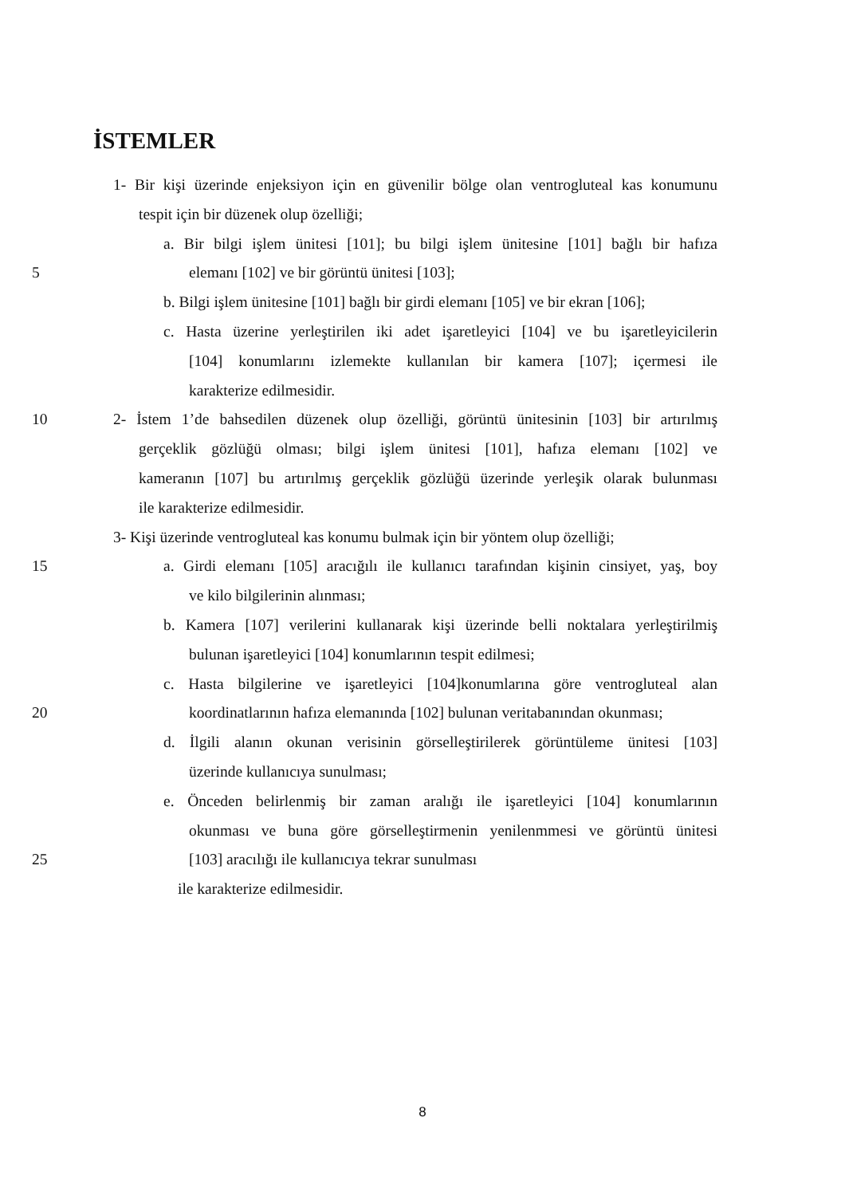İSTEMLER
1- Bir kişi üzerinde enjeksiyon için en güvenilir bölge olan ventrogluteal kas konumunu
tespit için bir düzenek olup özelliği;
a. Bir bilgi işlem ünitesi [101]; bu bilgi işlem ünitesine [101] bağlı bir hafıza
5 elemanı [102] ve bir görüntü ünitesi [103];
b. Bilgi işlem ünitesine [101] bağlı bir girdi elemanı [105] ve bir ekran [106];
c. Hasta üzerine yerleştirilen iki adet işaretleyici [104] ve bu işaretleyicilerin
[104] konumlarını izlemekte kullanılan bir kamera [107]; içermesi ile
karakterize edilmesidir.
10 2- İstem 1’de bahsedilen düzenek olup özelliği, görüntü ünitesinin [103] bir artırılmış
gerçeklik gözlüğü olması; bilgi işlem ünitesi [101], hafıza elemanı [102] ve
kameranın [107] bu artırılmış gerçeklik gözlüğü üzerinde yerleşik olarak bulunması
ile karakterize edilmesidir.
3- Kişi üzerinde ventrogluteal kas konumu bulmak için bir yöntem olup özelliği;
15 a. Girdi elemanı [105] aracığılı ile kullanıcı tarafından kişinin cinsiyet, yaş, boy
ve kilo bilgilerinin alınması;
b. Kamera [107] verilerini kullanarak kişi üzerinde belli noktalara yerleştirilmiş
bulunan işaretleyici [104] konumlarının tespit edilmesi;
c. Hasta bilgilerine ve işaretleyici [104]konumlarına göre ventrogluteal alan
20 koordinatlarının hafıza elemanında [102] bulunan veritabanından okunması;
d. İlgili alanın okunan verisinin görselleştirilerek görüntüleme ünitesi [103]
üzerinde kullanıcıya sunulması;
e. Önceden belirlenmiş bir zaman aralığı ile işaretleyici [104] konumlarının
okunması ve buna göre görselleştirmenin yenilenmmesi ve görüntü ünitesi
25 [103] aracılığı ile kullanıcıya tekrar sunulması
ile karakterize edilmesidir.
8